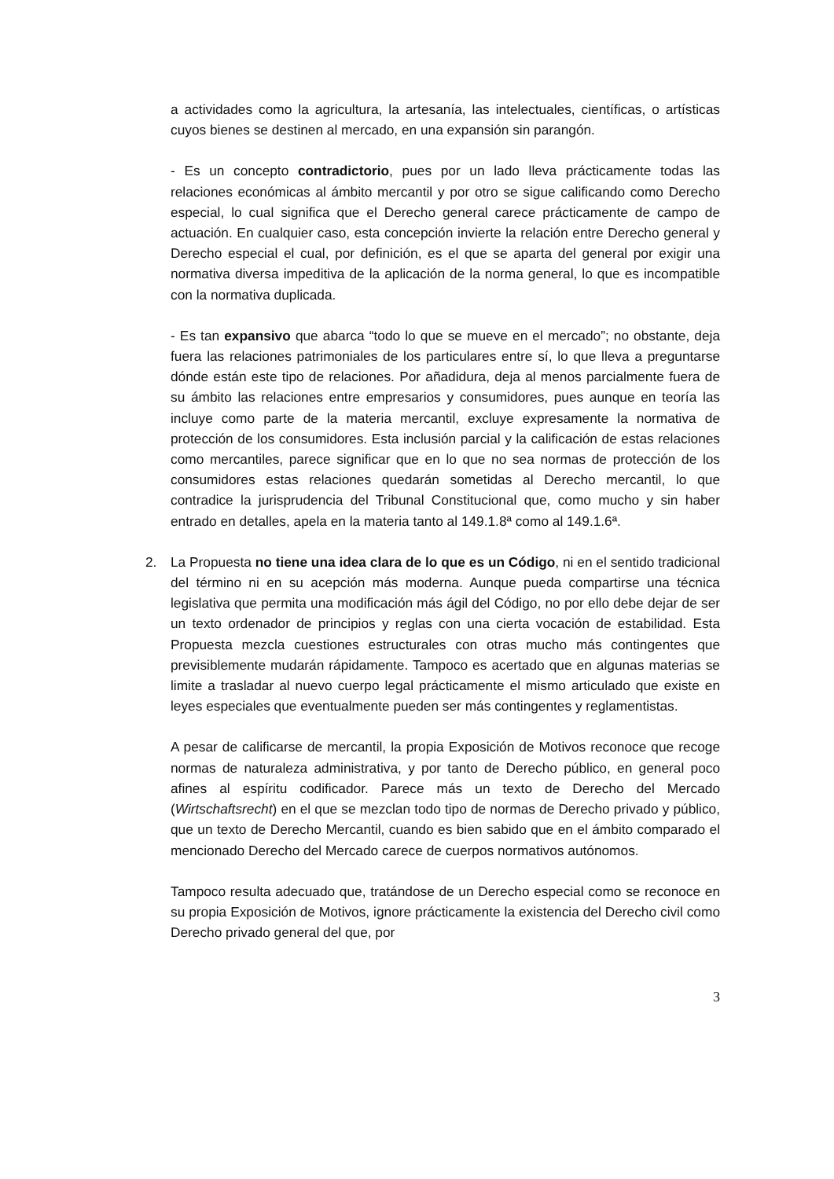a actividades como la agricultura, la artesanía, las intelectuales, científicas, o artísticas cuyos bienes se destinen al mercado, en una expansión sin parangón.
- Es un concepto contradictorio, pues por un lado lleva prácticamente todas las relaciones económicas al ámbito mercantil y por otro se sigue calificando como Derecho especial, lo cual significa que el Derecho general carece prácticamente de campo de actuación. En cualquier caso, esta concepción invierte la relación entre Derecho general y Derecho especial el cual, por definición, es el que se aparta del general por exigir una normativa diversa impeditiva de la aplicación de la norma general, lo que es incompatible con la normativa duplicada.
- Es tan expansivo que abarca “todo lo que se mueve en el mercado”; no obstante, deja fuera las relaciones patrimoniales de los particulares entre sí, lo que lleva a preguntarse dónde están este tipo de relaciones. Por añadidura, deja al menos parcialmente fuera de su ámbito las relaciones entre empresarios y consumidores, pues aunque en teoría las incluye como parte de la materia mercantil, excluye expresamente la normativa de protección de los consumidores. Esta inclusión parcial y la calificación de estas relaciones como mercantiles, parece significar que en lo que no sea normas de protección de los consumidores estas relaciones quedarán sometidas al Derecho mercantil, lo que contradice la jurisprudencia del Tribunal Constitucional que, como mucho y sin haber entrado en detalles, apela en la materia tanto al 149.1.8ª como al 149.1.6ª.
2. La Propuesta no tiene una idea clara de lo que es un Código, ni en el sentido tradicional del término ni en su acepción más moderna. Aunque pueda compartirse una técnica legislativa que permita una modificación más ágil del Código, no por ello debe dejar de ser un texto ordenador de principios y reglas con una cierta vocación de estabilidad. Esta Propuesta mezcla cuestiones estructurales con otras mucho más contingentes que previsiblemente mudarán rápidamente. Tampoco es acertado que en algunas materias se limite a trasladar al nuevo cuerpo legal prácticamente el mismo articulado que existe en leyes especiales que eventualmente pueden ser más contingentes y reglamentistas.
A pesar de calificarse de mercantil, la propia Exposición de Motivos reconoce que recoge normas de naturaleza administrativa, y por tanto de Derecho público, en general poco afines al espíritu codificador. Parece más un texto de Derecho del Mercado (Wirtschaftsrecht) en el que se mezclan todo tipo de normas de Derecho privado y público, que un texto de Derecho Mercantil, cuando es bien sabido que en el ámbito comparado el mencionado Derecho del Mercado carece de cuerpos normativos autónomos.
Tampoco resulta adecuado que, tratándose de un Derecho especial como se reconoce en su propia Exposición de Motivos, ignore prácticamente la existencia del Derecho civil como Derecho privado general del que, por
3